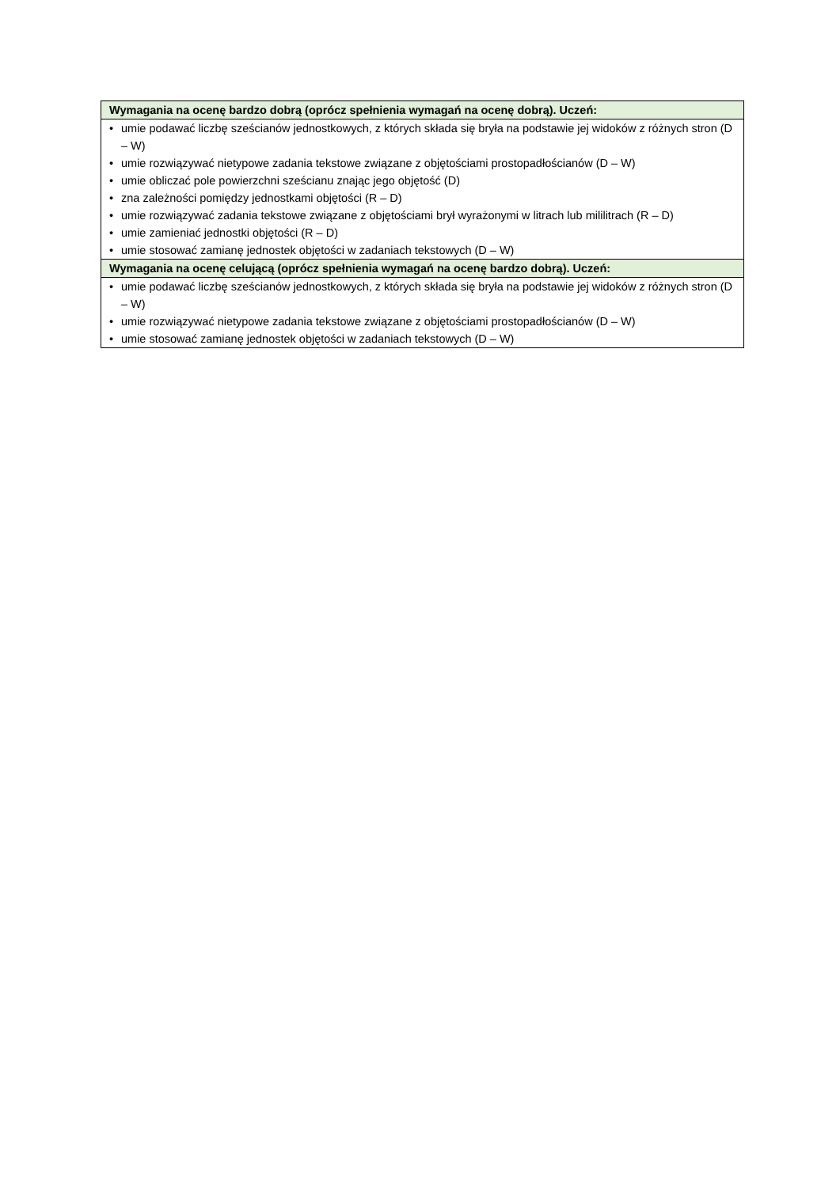| Wymagania na ocenę bardzo dobrą (oprócz spełnienia wymagań na ocenę dobrą). Uczeń: |
| --- |
| • umie podawać liczbę sześcianów jednostkowych, z których składa się bryła na podstawie jej widoków z różnych stron (D – W) • umie rozwiązywać nietypowe zadania tekstowe związane z objętościami prostopadłościanów (D – W) • umie obliczać pole powierzchni sześcianu znając jego objętość (D) • zna zależności pomiędzy jednostkami objętości (R – D) • umie rozwiązywać zadania tekstowe związane z objętościami brył wyrażonymi w litrach lub mililitrach (R – D) • umie zamieniać jednostki objętości (R – D) • umie stosować zamianę jednostek objętości w zadaniach tekstowych (D – W) |
| Wymagania na ocenę celującą (oprócz spełnienia wymagań na ocenę bardzo dobrą). Uczeń: |
| • umie podawać liczbę sześcianów jednostkowych, z których składa się bryła na podstawie jej widoków z różnych stron (D – W) • umie rozwiązywać nietypowe zadania tekstowe związane z objętościami prostopadłościanów (D – W) • umie stosować zamianę jednostek objętości w zadaniach tekstowych (D – W) |